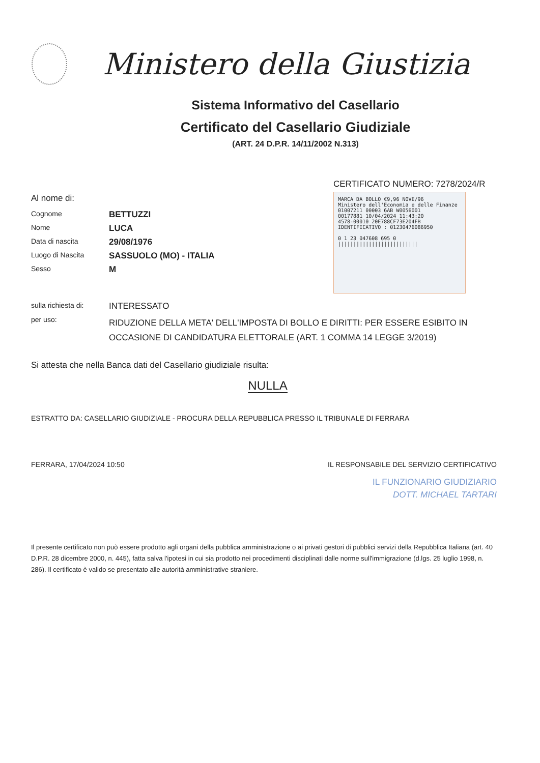Ministero della Giustizia
Sistema Informativo del Casellario
Certificato del Casellario Giudiziale
(ART. 24 D.P.R. 14/11/2002 N.313)
CERTIFICATO NUMERO: 7278/2024/R
Al nome di:
Cognome
BETTUZZI
Nome
LUCA
Data di nascita
29/08/1976
Luogo di Nascita
SASSUOLO (MO) - ITALIA
Sesso
M
sulla richiesta di:
INTERESSATO
per uso:
RIDUZIONE DELLA META' DELL'IMPOSTA DI BOLLO E DIRITTI: PER ESSERE ESIBITO IN OCCASIONE DI CANDIDATURA ELETTORALE (ART. 1 COMMA 14 LEGGE 3/2019)
Si attesta che nella Banca dati del Casellario giudiziale risulta:
NULLA
ESTRATTO DA: CASELLARIO GIUDIZIALE - PROCURA DELLA REPUBBLICA PRESSO IL TRIBUNALE DI FERRARA
FERRARA, 17/04/2024 10:50 IL RESPONSABILE DEL SERVIZIO CERTIFICATIVO
IL FUNZIONARIO GIUDIZIARIO
DOTT. MICHAEL TARTARI
Il presente certificato non può essere prodotto agli organi della pubblica amministrazione o ai privati gestori di pubblici servizi della Repubblica Italiana (art. 40 D.P.R. 28 dicembre 2000, n. 445), fatta salva l'ipotesi in cui sia prodotto nei procedimenti disciplinati dalle norme sull'immigrazione (d.lgs. 25 luglio 1998, n. 286). Il certificato è valido se presentato alle autorità amministrative straniere.
MARCA DA BOLLO €9,96 NOVE/96
Ministero dell'Economia e delle Finanze
01007211 00003 6AB W0056001
00177881 10/04/2024 11:43:20
4578-00010 20E788CF73E204FB
IDENTIFICATIVO : 01230476086950
0 1 23 047608 695 0
||||||||||||||||||||||||||